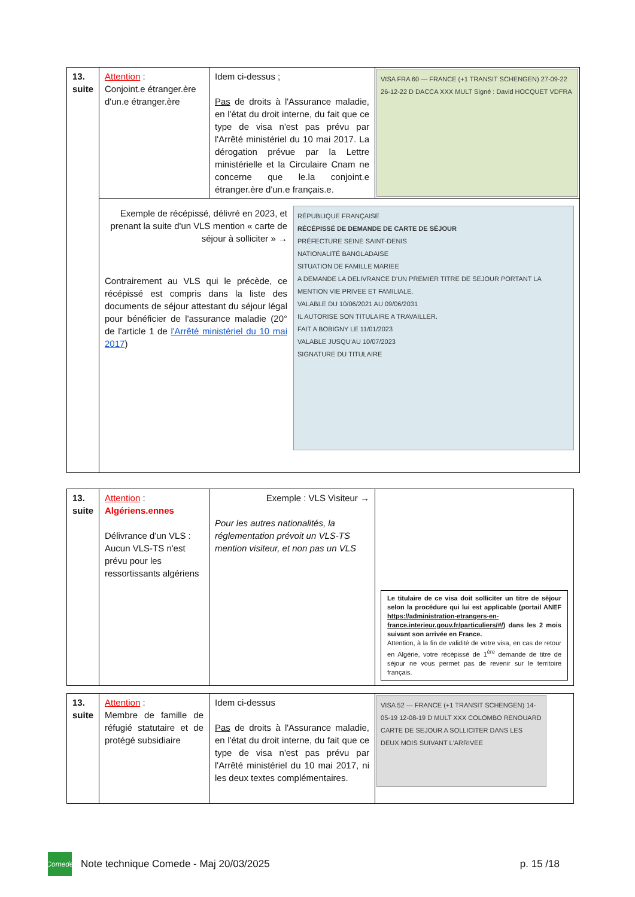| 13. suite | Attention : Conjoint.e étranger.ère d'un.e étranger.ère | Idem ci-dessus ; Pas de droits à l'Assurance maladie, en l'état du droit interne, du fait que ce type de visa n'est pas prévu par l'Arrêté ministériel du 10 mai 2017. La dérogation prévue par la Lettre ministérielle et la Circulaire Cnam ne concerne que le.la conjoint.e étranger.ère d'un.e français.e. | VISA FRA 60 — FRANCE (+1 TRANSIT SCHENGEN) 27-09-22 26-12-22 D DACCA XXX MULT Signé : David HOCQUET VDFRA |
| | Exemple de récépissé, délivré en 2023, et prenant la suite d'un VLS mention « carte de séjour à solliciter » → Contrairement au VLS qui le précède, ce récépissé est compris dans la liste des documents de séjour attestant du séjour légal pour bénéficier de l'assurance maladie (20° de l'article 1 de l'Arrêté ministériel du 10 mai 2017 ) RÉPUBLIQUE FRANÇAISE RÉCÉPISSÉ DE DEMANDE DE CARTE DE SÉJOUR PRÉFECTURE SEINE SAINT-DENIS NATIONALITÉ BANGLADAISE SITUATION DE FAMILLE MARIEE A DEMANDE LA DELIVRANCE D'UN PREMIER TITRE DE SEJOUR PORTANT LA MENTION VIE PRIVEE ET FAMILIALE. VALABLE DU 10/06/2021 AU 09/06/2031 IL AUTORISE SON TITULAIRE A TRAVAILLER. FAIT A BOBIGNY LE 11/01/2023 VALABLE JUSQU'AU 10/07/2023 SIGNATURE DU TITULAIRE | | |
| 13. suite | Attention : Algériens.ennes Délivrance d'un VLS : Aucun VLS-TS n'est prévu pour les ressortissants algériens | Exemple : VLS Visiteur → Pour les autres nationalités, la réglementation prévoit un VLS-TS mention visiteur, et non pas un VLS | Le titulaire de ce visa doit solliciter un titre de séjour selon la procédure qui lui est applicable (portail ANEF https://administration-etrangers-en-france.interieur.gouv.fr/particuliers/#/ ) dans les 2 mois suivant son arrivée en France. Attention, à la fin de validité de votre visa, en cas de retour en Algérie, votre récépissé de 1<sup>ère</sup> demande de titre de séjour ne vous permet pas de revenir sur le territoire français. |
| 13. suite | Attention : Membre de famille de réfugié statutaire et de protégé subsidiaire | Idem ci-dessus Pas de droits à l'Assurance maladie, en l'état du droit interne, du fait que ce type de visa n'est pas prévu par l'Arrêté ministériel du 10 mai 2017, ni les deux textes complémentaires. | VISA 52 — FRANCE (+1 TRANSIT SCHENGEN) 14-05-19 12-08-19 D MULT XXX COLOMBO RENOUARD CARTE DE SEJOUR A SOLLICITER DANS LES DEUX MOIS SUIVANT L'ARRIVEE |
Comede
Note technique Comede - Maj 20/03/2025 p. 15 /18